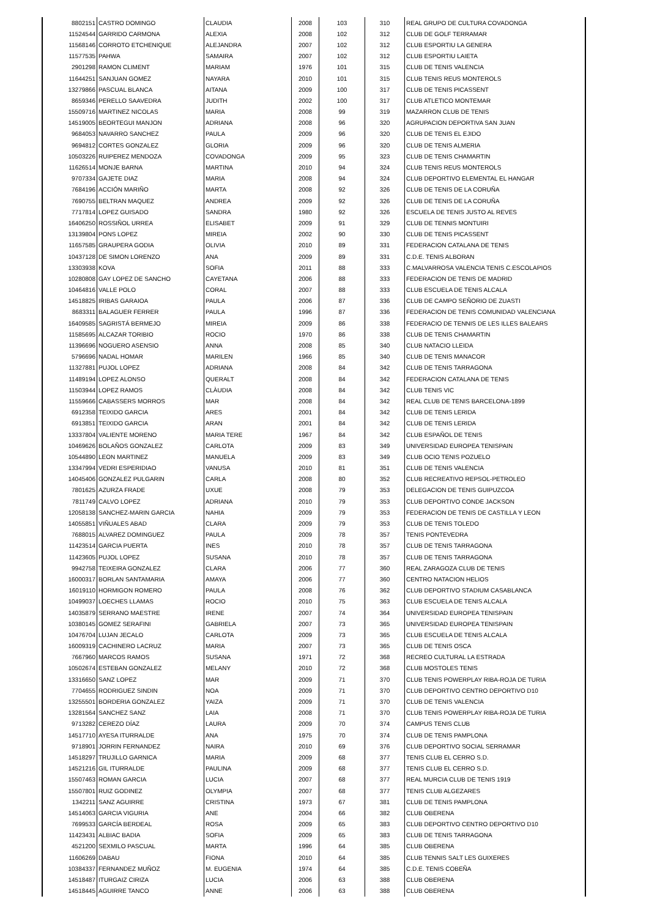| 8802151 | CASTRO DOMINGO | CLAUDIA | 2008 | 103 | 310 | REAL GRUPO DE CULTURA COVADONGA |
| 11524544 | GARRIDO CARMONA | ALEXIA | 2008 | 102 | 312 | CLUB DE GOLF TERRAMAR |
| 11568146 | CORROTO ETCHENIQUE | ALEJANDRA | 2007 | 102 | 312 | CLUB ESPORTIU LA GENERA |
| 11577535 | PAHWA | SAMAIRA | 2007 | 102 | 312 | CLUB ESPORTIU LAIETA |
| 2901298 | RAMON CLIMENT | MARIAM | 1976 | 101 | 315 | CLUB DE TENIS VALENCIA |
| 11644251 | SANJUAN GOMEZ | NAYARA | 2010 | 101 | 315 | CLUB TENIS REUS MONTEROLS |
| 13279866 | PASCUAL BLANCA | AITANA | 2009 | 100 | 317 | CLUB DE TENIS PICASSENT |
| 8659346 | PERELLO SAAVEDRA | JUDITH | 2002 | 100 | 317 | CLUB ATLETICO MONTEMAR |
| 15509716 | MARTINEZ NICOLAS | MARIA | 2008 | 99 | 319 | MAZARRON CLUB DE TENIS |
| 14519005 | BEORTEGUI MANJON | ADRIANA | 2008 | 96 | 320 | AGRUPACION DEPORTIVA SAN JUAN |
| 9684053 | NAVARRO SANCHEZ | PAULA | 2009 | 96 | 320 | CLUB DE TENIS EL EJIDO |
| 9694812 | CORTES GONZALEZ | GLORIA | 2009 | 96 | 320 | CLUB DE TENIS ALMERIA |
| 10503226 | RUIPEREZ MENDOZA | COVADONGA | 2009 | 95 | 323 | CLUB DE TENIS CHAMARTIN |
| 11626514 | MONJE BARNA | MARTINA | 2010 | 94 | 324 | CLUB TENIS REUS MONTEROLS |
| 9707334 | GAJETE DIAZ | MARIA | 2008 | 94 | 324 | CLUB DEPORTIVO ELEMENTAL EL HANGAR |
| 7684196 | ACCIÓN MARIÑO | MARTA | 2008 | 92 | 326 | CLUB DE TENIS DE LA CORUÑA |
| 7690755 | BELTRAN MAQUEZ | ANDREA | 2009 | 92 | 326 | CLUB DE TENIS DE LA CORUÑA |
| 7717814 | LOPEZ GUISADO | SANDRA | 1980 | 92 | 326 | ESCUELA DE TENIS JUSTO AL REVES |
| 16406250 | ROSSIÑOL URREA | ELISABET | 2009 | 91 | 329 | CLUB DE TENNIS MONTUIRI |
| 13139804 | PONS LOPEZ | MIREIA | 2002 | 90 | 330 | CLUB DE TENIS PICASSENT |
| 11657585 | GRAUPERA GODIA | OLIVIA | 2010 | 89 | 331 | FEDERACION CATALANA DE TENIS |
| 10437128 | DE SIMON LORENZO | ANA | 2009 | 89 | 331 | C.D.E. TENIS ALBORAN |
| 13303938 | KOVA | SOFIA | 2011 | 88 | 333 | C.MALVARROSA VALENCIA TENIS C.ESCOLAPIOS |
| 10280808 | GAY LOPEZ DE SANCHO | CAYETANA | 2006 | 88 | 333 | FEDERACION DE TENIS DE MADRID |
| 10464816 | VALLE POLO | CORAL | 2007 | 88 | 333 | CLUB ESCUELA DE TENIS ALCALA |
| 14518825 | IRIBAS GARAIOA | PAULA | 2006 | 87 | 336 | CLUB DE CAMPO SEÑORIO DE ZUASTI |
| 8683311 | BALAGUER FERRER | PAULA | 1996 | 87 | 336 | FEDERACION DE TENIS COMUNIDAD VALENCIANA |
| 16409585 | SAGRISTÁ BERMEJO | MIREIA | 2009 | 86 | 338 | FEDERACIO DE TENNIS DE LES ILLES BALEARS |
| 11585695 | ALCAZAR TORIBIO | ROCIO | 1970 | 86 | 338 | CLUB DE TENIS CHAMARTIN |
| 11396696 | NOGUERO ASENSIO | ANNA | 2008 | 85 | 340 | CLUB NATACIO LLEIDA |
| 5796696 | NADAL HOMAR | MARILEN | 1966 | 85 | 340 | CLUB DE TENIS MANACOR |
| 11327881 | PUJOL LOPEZ | ADRIANA | 2008 | 84 | 342 | CLUB DE TENIS TARRAGONA |
| 11489194 | LOPEZ ALONSO | QUERALT | 2008 | 84 | 342 | FEDERACION CATALANA DE TENIS |
| 11503944 | LOPEZ RAMOS | CLÀUDIA | 2008 | 84 | 342 | CLUB TENIS VIC |
| 11559666 | CABASSERS MORROS | MAR | 2008 | 84 | 342 | REAL CLUB DE TENIS BARCELONA-1899 |
| 6912358 | TEIXIDO GARCIA | ARES | 2001 | 84 | 342 | CLUB DE TENIS LERIDA |
| 6913851 | TEIXIDO GARCIA | ARAN | 2001 | 84 | 342 | CLUB DE TENIS LERIDA |
| 13337804 | VALIENTE MORENO | MARIA TERE | 1967 | 84 | 342 | CLUB ESPAÑOL DE TENIS |
| 10469626 | BOLAÑOS GONZALEZ | CARLOTA | 2009 | 83 | 349 | UNIVERSIDAD EUROPEA TENISPAIN |
| 10544890 | LEON MARTINEZ | MANUELA | 2009 | 83 | 349 | CLUB OCIO TENIS POZUELO |
| 13347994 | VEDRI ESPERIDIAO | VANUSA | 2010 | 81 | 351 | CLUB DE TENIS VALENCIA |
| 14045406 | GONZALEZ PULGARIN | CARLA | 2008 | 80 | 352 | CLUB RECREATIVO REPSOL-PETROLEO |
| 7801625 | AZURZA FRADE | UXUE | 2008 | 79 | 353 | DELEGACION DE TENIS GUIPUZCOA |
| 7811749 | CALVO LOPEZ | ADRIANA | 2010 | 79 | 353 | CLUB DEPORTIVO CONDE JACKSON |
| 12058138 | SANCHEZ-MARIN GARCIA | NAHIA | 2009 | 79 | 353 | FEDERACION DE TENIS DE CASTILLA Y LEON |
| 14055851 | VIÑUALES ABAD | CLARA | 2009 | 79 | 353 | CLUB DE TENIS TOLEDO |
| 7688015 | ALVAREZ DOMINGUEZ | PAULA | 2009 | 78 | 357 | TENIS PONTEVEDRA |
| 11423514 | GARCIA PUERTA | INES | 2010 | 78 | 357 | CLUB DE TENIS TARRAGONA |
| 11423605 | PUJOL LOPEZ | SUSANA | 2010 | 78 | 357 | CLUB DE TENIS TARRAGONA |
| 9942758 | TEIXEIRA GONZALEZ | CLARA | 2006 | 77 | 360 | REAL ZARAGOZA CLUB DE TENIS |
| 16000317 | BORLAN SANTAMARIA | AMAYA | 2006 | 77 | 360 | CENTRO NATACION HELIOS |
| 16019110 | HORMIGON ROMERO | PAULA | 2008 | 76 | 362 | CLUB DEPORTIVO STADIUM CASABLANCA |
| 10499037 | LOECHES LLAMAS | ROCIO | 2010 | 75 | 363 | CLUB ESCUELA DE TENIS ALCALA |
| 14035879 | SERRANO MAESTRE | IRENE | 2007 | 74 | 364 | UNIVERSIDAD EUROPEA TENISPAIN |
| 10380145 | GOMEZ SERAFINI | GABRIELA | 2007 | 73 | 365 | UNIVERSIDAD EUROPEA TENISPAIN |
| 10476704 | LUJAN JECALO | CARLOTA | 2009 | 73 | 365 | CLUB ESCUELA DE TENIS ALCALA |
| 16009319 | CACHINERO LACRUZ | MARIA | 2007 | 73 | 365 | CLUB DE TENIS OSCA |
| 7667960 | MARCOS RAMOS | SUSANA | 1971 | 72 | 368 | RECREO CULTURAL LA ESTRADA |
| 10502674 | ESTEBAN GONZALEZ | MELANY | 2010 | 72 | 368 | CLUB MOSTOLES TENIS |
| 13316650 | SANZ LOPEZ | MAR | 2009 | 71 | 370 | CLUB TENIS POWERPLAY RIBA-ROJA DE TURIA |
| 7704655 | RODRIGUEZ SINDIN | NOA | 2009 | 71 | 370 | CLUB DEPORTIVO CENTRO DEPORTIVO D10 |
| 13255501 | BORDERIA GONZALEZ | YAIZA | 2009 | 71 | 370 | CLUB DE TENIS VALENCIA |
| 13281564 | SANCHEZ SANZ | LAIA | 2008 | 71 | 370 | CLUB TENIS POWERPLAY RIBA-ROJA DE TURIA |
| 9713282 | CEREZO DÍAZ | LAURA | 2009 | 70 | 374 | CAMPUS TENIS CLUB |
| 14517710 | AYESA ITURRALDE | ANA | 1975 | 70 | 374 | CLUB DE TENIS PAMPLONA |
| 9718901 | JORRIN FERNANDEZ | NAIRA | 2010 | 69 | 376 | CLUB DEPORTIVO SOCIAL SERRAMAR |
| 14518297 | TRUJILLO GARNICA | MARIA | 2009 | 68 | 377 | TENIS CLUB EL CERRO S.D. |
| 14521216 | GIL ITURRALDE | PAULINA | 2009 | 68 | 377 | TENIS CLUB EL CERRO S.D. |
| 15507463 | ROMAN GARCIA | LUCIA | 2007 | 68 | 377 | REAL MURCIA CLUB DE TENIS 1919 |
| 15507801 | RUIZ GODINEZ | OLYMPIA | 2007 | 68 | 377 | TENIS CLUB ALGEZARES |
| 1342211 | SANZ AGUIRRE | CRISTINA | 1973 | 67 | 381 | CLUB DE TENIS PAMPLONA |
| 14514063 | GARCIA VIGURIA | ANE | 2004 | 66 | 382 | CLUB OBERENA |
| 7699533 | GARCÍA BERDEAL | ROSA | 2009 | 65 | 383 | CLUB DEPORTIVO CENTRO DEPORTIVO D10 |
| 11423431 | ALBIAC BADIA | SOFIA | 2009 | 65 | 383 | CLUB DE TENIS TARRAGONA |
| 4521200 | SEXMILO PASCUAL | MARTA | 1996 | 64 | 385 | CLUB OBERENA |
| 11606269 | DABAU | FIONA | 2010 | 64 | 385 | CLUB TENNIS SALT LES GUIXERES |
| 10384337 | FERNANDEZ MUÑOZ | M. EUGENIA | 1974 | 64 | 385 | C.D.E. TENIS COBEÑA |
| 14518487 | ITURGAIZ CIRIZA | LUCIA | 2006 | 63 | 388 | CLUB OBERENA |
| 14518445 | AGUIRRE TANCO | ANNE | 2006 | 63 | 388 | CLUB OBERENA |